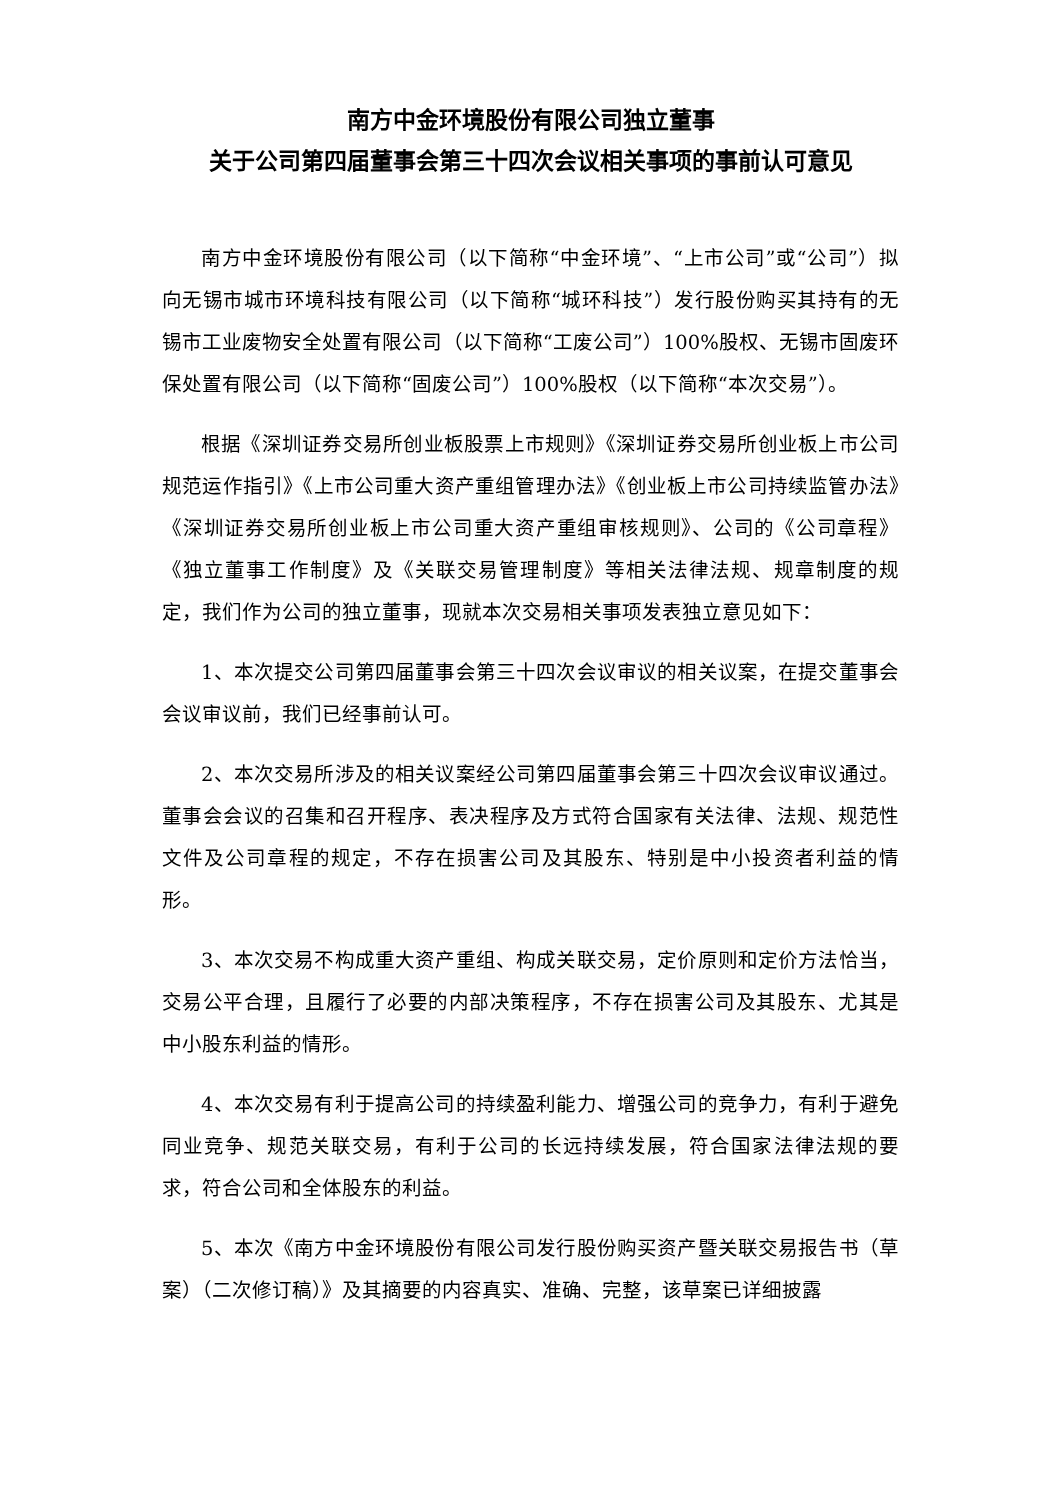南方中金环境股份有限公司独立董事
关于公司第四届董事会第三十四次会议相关事项的事前认可意见
南方中金环境股份有限公司（以下简称“中金环境”、“上市公司”或“公司”）拟向无锡市城市环境科技有限公司（以下简称“城环科技”）发行股份购买其持有的无锡市工业废物安全处置有限公司（以下简称“工废公司”）100%股权、无锡市固废环保处置有限公司（以下简称“固废公司”）100%股权（以下简称“本次交易”）。
根据《深圳证券交易所创业板股票上市规则》《深圳证券交易所创业板上市公司规范运作指引》《上市公司重大资产重组管理办法》《创业板上市公司持续监管办法》《深圳证券交易所创业板上市公司重大资产重组审核规则》、公司的《公司章程》《独立董事工作制度》及《关联交易管理制度》等相关法律法规、规章制度的规定，我们作为公司的独立董事，现就本次交易相关事项发表独立意见如下：
1、本次提交公司第四届董事会第三十四次会议审议的相关议案，在提交董事会会议审议前，我们已经事前认可。
2、本次交易所涉及的相关议案经公司第四届董事会第三十四次会议审议通过。董事会会议的召集和召开程序、表决程序及方式符合国家有关法律、法规、规范性文件及公司章程的规定，不存在损害公司及其股东、特别是中小投资者利益的情形。
3、本次交易不构成重大资产重组、构成关联交易，定价原则和定价方法恰当，交易公平合理，且履行了必要的内部决策程序，不存在损害公司及其股东、尤其是中小股东利益的情形。
4、本次交易有利于提高公司的持续盈利能力、增强公司的竞争力，有利于避免同业竞争、规范关联交易，有利于公司的长远持续发展，符合国家法律法规的要求，符合公司和全体股东的利益。
5、本次《南方中金环境股份有限公司发行股份购买资产暨关联交易报告书（草案）（二次修订稿）》及其摘要的内容真实、准确、完整，该草案已详细披露